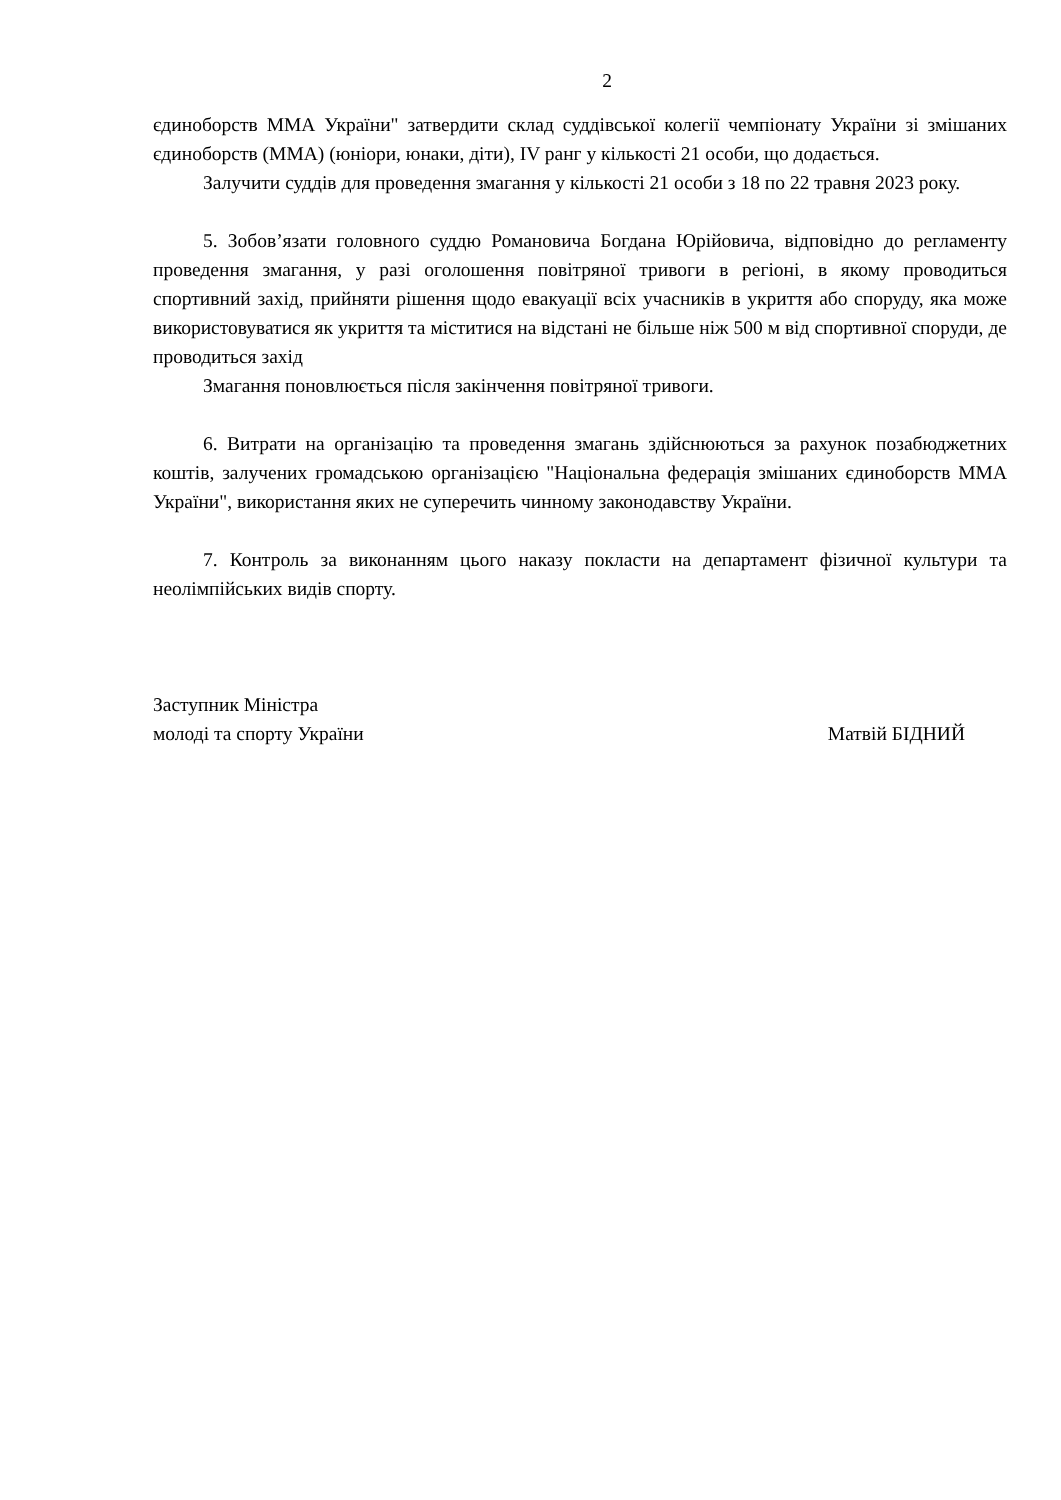2
єдиноборств ММА України" затвердити склад суддівської колегії чемпіонату України зі змішаних єдиноборств (ММА) (юніори, юнаки, діти), IV ранг у кількості 21 особи, що додається.
Залучити суддів для проведення змагання у кількості 21 особи з 18 по 22 травня 2023 року.
5. Зобов’язати головного суддю Романовича Богдана Юрійовича, відповідно до регламенту проведення змагання, у разі оголошення повітряної тривоги в регіоні, в якому проводиться спортивний захід, прийняти рішення щодо евакуації всіх учасників в укриття або споруду, яка може використовуватися як укриття та міститися на відстані не більше ніж 500 м від спортивної споруди, де проводиться захід
Змагання поновлюється після закінчення повітряної тривоги.
6. Витрати на організацію та проведення змагань здійснюються за рахунок позабюджетних коштів, залучених громадською організацією "Національна федерація змішаних єдиноборств ММА України", використання яких не суперечить чинному законодавству України.
7. Контроль за виконанням цього наказу покласти на департамент фізичної культури та неолімпійських видів спорту.
Заступник Міністра
молоді та спорту України
Матвій БІДНИЙ